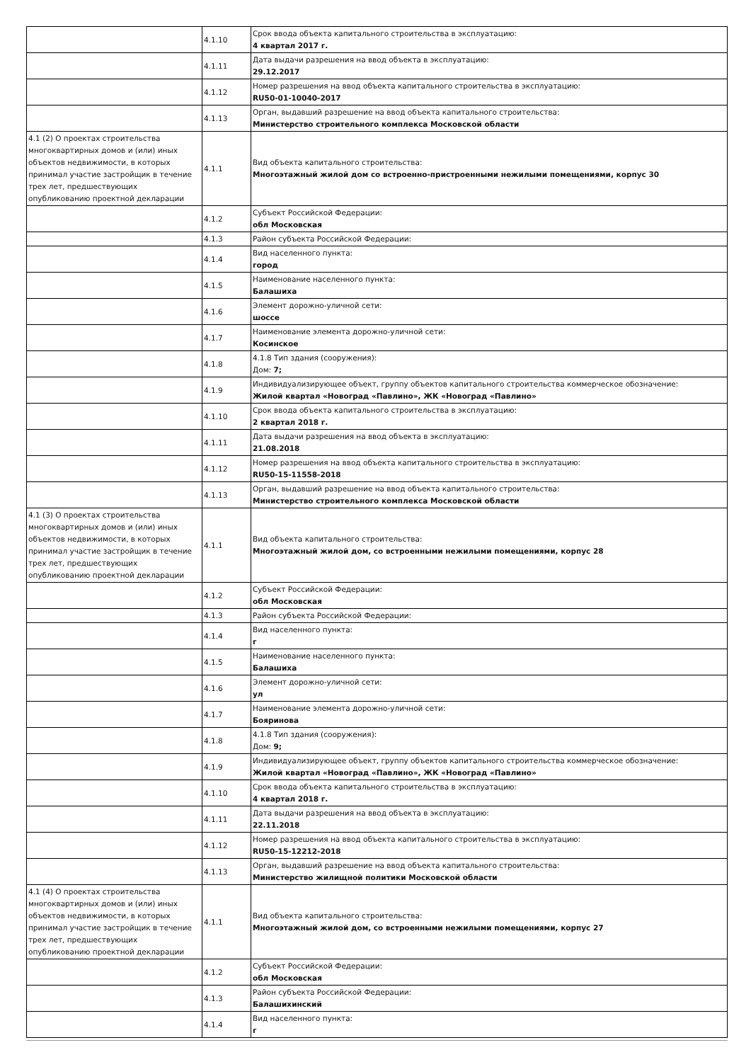| | 4.1.10 | Срок ввода объекта капитального строительства в эксплуатацию: 4 квартал 2017 г. |
| | 4.1.11 | Дата выдачи разрешения на ввод объекта в эксплуатацию: 29.12.2017 |
| | 4.1.12 | Номер разрешения на ввод объекта капитального строительства в эксплуатацию: RU50-01-10040-2017 |
| | 4.1.13 | Орган, выдавший разрешение на ввод объекта капитального строительства: Министерство строительного комплекса Московской области |
| 4.1 (2) О проектах строительства многоквартирных домов и (или) иных объектов недвижимости, в которых принимал участие застройщик в течение трех лет, предшествующих опубликованию проектной декларации | 4.1.1 | Вид объекта капитального строительства: Многоэтажный жилой дом со встроенно-пристроенными нежилыми помещениями, корпус 30 |
| | 4.1.2 | Субъект Российской Федерации: обл Московская |
| | 4.1.3 | Район субъекта Российской Федерации: |
| | 4.1.4 | Вид населенного пункта: город |
| | 4.1.5 | Наименование населенного пункта: Балашиха |
| | 4.1.6 | Элемент дорожно-уличной сети: шоссе |
| | 4.1.7 | Наименование элемента дорожно-уличной сети: Косинское |
| | 4.1.8 | 4.1.8 Тип здания (сооружения): Дом: 7; |
| | 4.1.9 | Индивидуализирующее объект, группу объектов капитального строительства коммерческое обозначение: Жилой квартал «Новоград «Павлино», ЖК «Новоград «Павлино» |
| | 4.1.10 | Срок ввода объекта капитального строительства в эксплуатацию: 2 квартал 2018 г. |
| | 4.1.11 | Дата выдачи разрешения на ввод объекта в эксплуатацию: 21.08.2018 |
| | 4.1.12 | Номер разрешения на ввод объекта капитального строительства в эксплуатацию: RU50-15-11558-2018 |
| | 4.1.13 | Орган, выдавший разрешение на ввод объекта капитального строительства: Министерство строительного комплекса Московской области |
| 4.1 (3) О проектах строительства многоквартирных домов и (или) иных объектов недвижимости, в которых принимал участие застройщик в течение трех лет, предшествующих опубликованию проектной декларации | 4.1.1 | Вид объекта капитального строительства: Многоэтажный жилой дом, со встроенными нежилыми помещениями, корпус 28 |
| | 4.1.2 | Субъект Российской Федерации: обл Московская |
| | 4.1.3 | Район субъекта Российской Федерации: |
| | 4.1.4 | Вид населенного пункта: г |
| | 4.1.5 | Наименование населенного пункта: Балашиха |
| | 4.1.6 | Элемент дорожно-уличной сети: ул |
| | 4.1.7 | Наименование элемента дорожно-уличной сети: Бояринова |
| | 4.1.8 | 4.1.8 Тип здания (сооружения): Дом: 9; |
| | 4.1.9 | Индивидуализирующее объект, группу объектов капитального строительства коммерческое обозначение: Жилой квартал «Новоград «Павлино», ЖК «Новоград «Павлино» |
| | 4.1.10 | Срок ввода объекта капитального строительства в эксплуатацию: 4 квартал 2018 г. |
| | 4.1.11 | Дата выдачи разрешения на ввод объекта в эксплуатацию: 22.11.2018 |
| | 4.1.12 | Номер разрешения на ввод объекта капитального строительства в эксплуатацию: RU50-15-12212-2018 |
| | 4.1.13 | Орган, выдавший разрешение на ввод объекта капитального строительства: Министерство жилищной политики Московской области |
| 4.1 (4) О проектах строительства многоквартирных домов и (или) иных объектов недвижимости, в которых принимал участие застройщик в течение трех лет, предшествующих опубликованию проектной декларации | 4.1.1 | Вид объекта капитального строительства: Многоэтажный жилой дом, со встроенными нежилыми помещениями, корпус 27 |
| | 4.1.2 | Субъект Российской Федерации: обл Московская |
| | 4.1.3 | Район субъекта Российской Федерации: Балашихинский |
| | 4.1.4 | Вид населенного пункта: г |